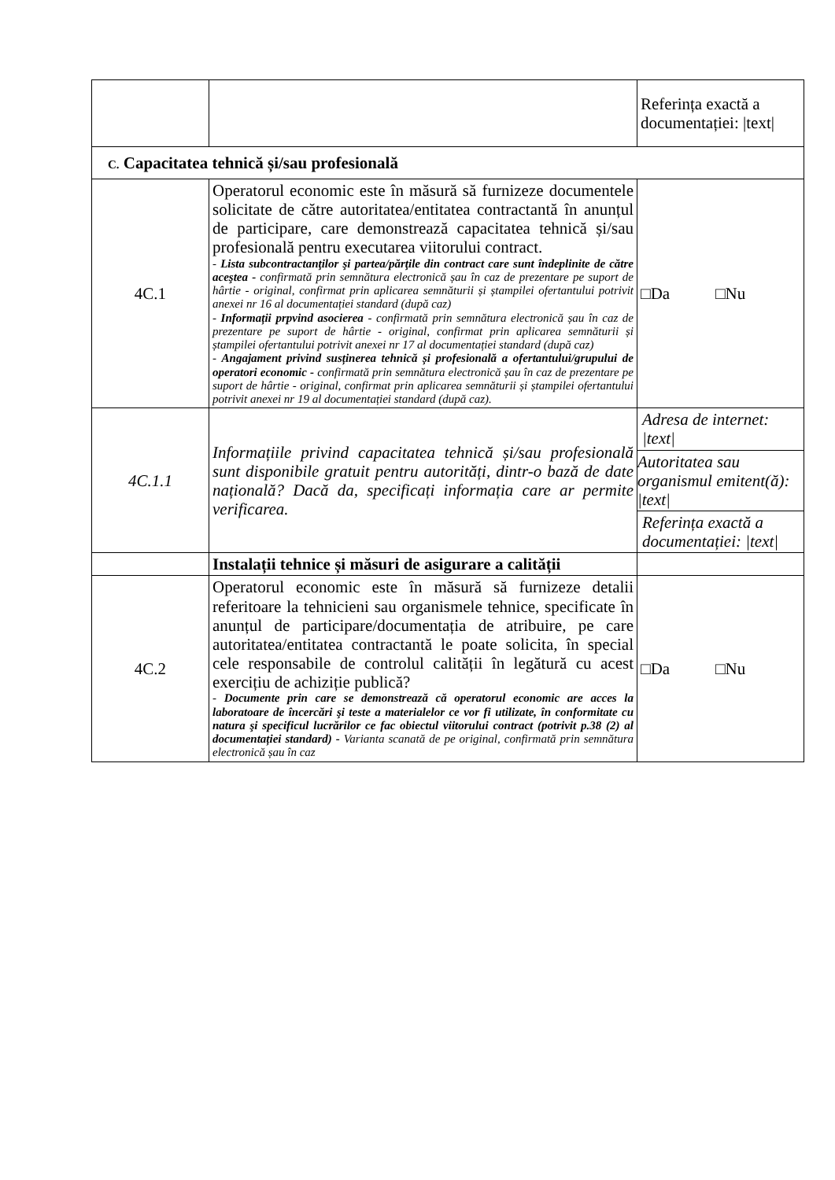| | | Referința exactă a documentației: /text/ |
| C. Capacitatea tehnică și/sau profesională | | |
| 4C.1 | Operatorul economic este în măsură să furnizeze documentele solicitate de către autoritatea/entitatea contractantă în anunțul de participare, care demonstrează capacitatea tehnică și/sau profesională pentru executarea viitorului contract. - Lista subcontractanţilor şi partea/părţile din contract care sunt îndeplinite de către aceştea - confirmată prin semnătura electronică șau în caz de prezentare pe suport de hârtie - original, confirmat prin aplicarea semnăturii și ștampilei ofertantului potrivit anexei nr 16 al documentației standard (după caz) - Informații prpvind asocierea - confirmată prin semnătura electronică șau în caz de prezentare pe suport de hârtie - original, confirmat prin aplicarea semnăturii și ștampilei ofertantului potrivit anexei nr 17 al documentației standard (după caz) - Angajament privind susținerea tehnică și profesională a ofertantului/grupului de operatori economic - confirmată prin semnătura electronică șau în caz de prezentare pe suport de hârtie - original, confirmat prin aplicarea semnăturii și ștampilei ofertantului potrivit anexei nr 19 al documentației standard (după caz). | □Da □Nu |
| 4C.1.1 | Informațiile privind capacitatea tehnică și/sau profesională sunt disponibile gratuit pentru autorități, dintr-o bază de date națională? Dacă da, specificați informația care ar permite verificarea. | Adresa de internet: /text/ Autoritatea sau organismul emitent(ă): /text/ Referința exactă a documentației: /text/ |
| | Instalații tehnice și măsuri de asigurare a calității | |
| 4C.2 | Operatorul economic este în măsură să furnizeze detalii referitoare la tehnicieni sau organismele tehnice, specificate în anunțul de participare/documentația de atribuire, pe care autoritatea/entitatea contractantă le poate solicita, în special cele responsabile de controlul calității în legătură cu acest exercițiu de achiziție publică? - Documente prin care se demonstrează că operatorul economic are acces la laboratoare de încercări şi teste a materialelor ce vor fi utilizate, în conformitate cu natura şi specificul lucrărilor ce fac obiectul viitorului contract (potrivit p.38 (2) al documentației standard) - Varianta scanată de pe original, confirmată prin semnătura electronică șau în caz | □Da □Nu |